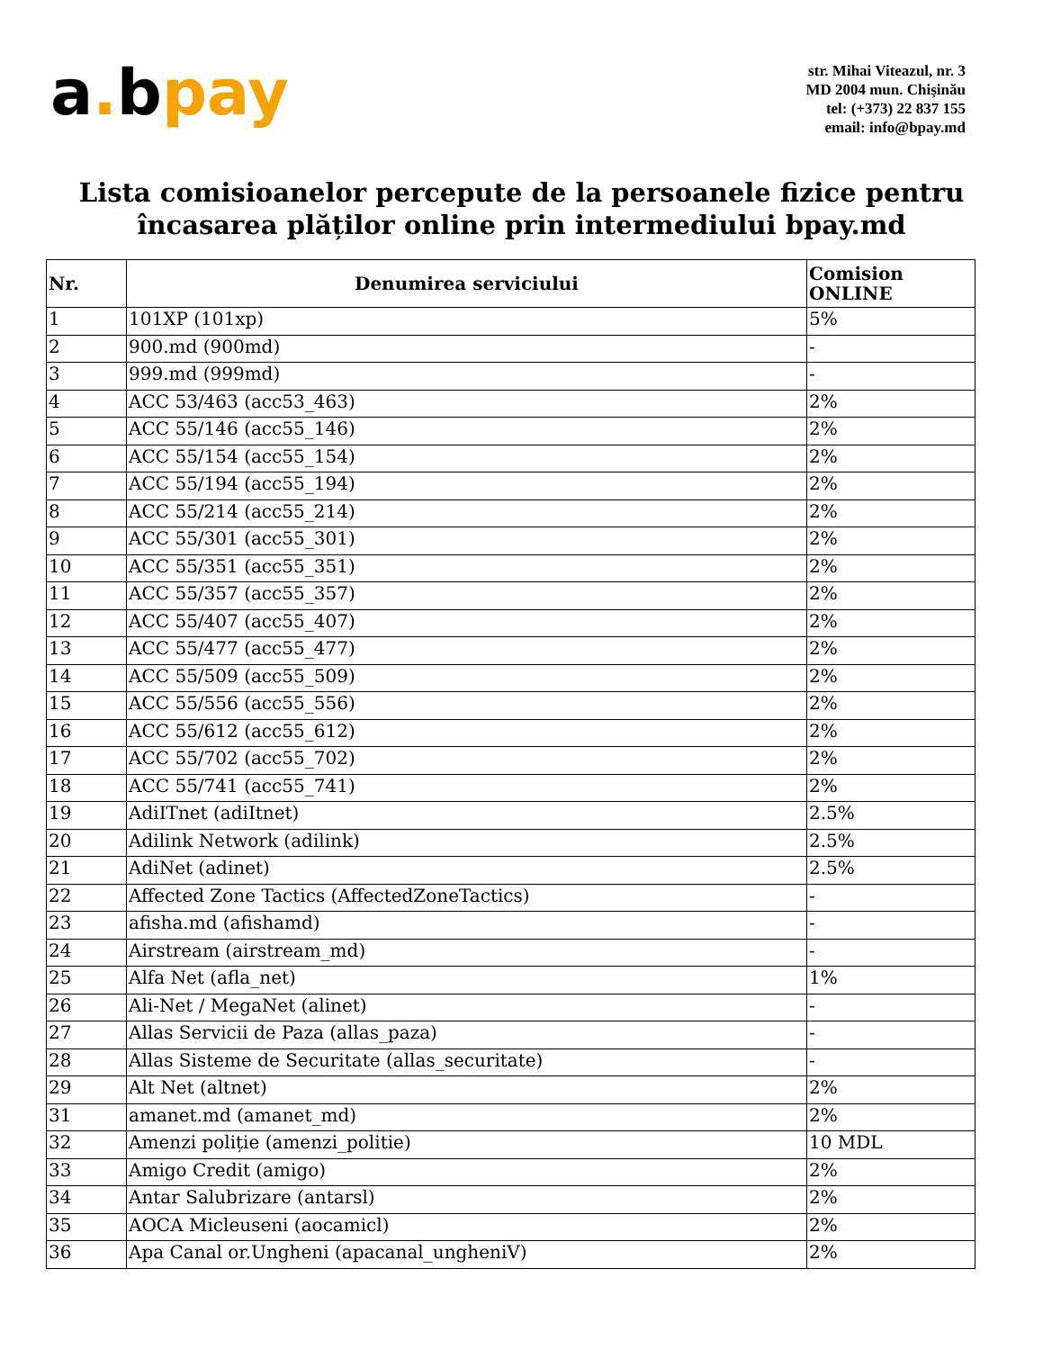a. bpay
str. Mihai Viteazul, nr. 3
MD 2004 mun. Chişinău
tel: (+373) 22 837 155
email: info@bpay.md
Lista comisioanelor percepute de la persoanele fizice pentru încasarea plăților online prin intermediului bpay.md
| Nr. | Denumirea serviciului | Comision ONLINE |
| --- | --- | --- |
| 1 | 101XP (101xp) | 5% |
| 2 | 900.md (900md) | - |
| 3 | 999.md (999md) | - |
| 4 | ACC 53/463 (acc53_463) | 2% |
| 5 | ACC 55/146 (acc55_146) | 2% |
| 6 | ACC 55/154 (acc55_154) | 2% |
| 7 | ACC 55/194 (acc55_194) | 2% |
| 8 | ACC 55/214 (acc55_214) | 2% |
| 9 | ACC 55/301 (acc55_301) | 2% |
| 10 | ACC 55/351 (acc55_351) | 2% |
| 11 | ACC 55/357 (acc55_357) | 2% |
| 12 | ACC 55/407 (acc55_407) | 2% |
| 13 | ACC 55/477 (acc55_477) | 2% |
| 14 | ACC 55/509 (acc55_509) | 2% |
| 15 | ACC 55/556 (acc55_556) | 2% |
| 16 | ACC 55/612 (acc55_612) | 2% |
| 17 | ACC 55/702 (acc55_702) | 2% |
| 18 | ACC 55/741 (acc55_741) | 2% |
| 19 | AdiITnet (adiItnet) | 2.5% |
| 20 | Adilink Network (adilink) | 2.5% |
| 21 | AdiNet (adinet) | 2.5% |
| 22 | Affected Zone Tactics (AffectedZoneTactics) | - |
| 23 | afisha.md (afishamd) | - |
| 24 | Airstream (airstream_md) | - |
| 25 | Alfa Net (afla_net) | 1% |
| 26 | Ali-Net / MegaNet (alinet) | - |
| 27 | Allas Servicii de Paza (allas_paza) | - |
| 28 | Allas Sisteme de Securitate (allas_securitate) | - |
| 29 | Alt Net (altnet) | 2% |
| 31 | amanet.md (amanet_md) | 2% |
| 32 | Amenzi poliție (amenzi_politie) | 10 MDL |
| 33 | Amigo Credit (amigo) | 2% |
| 34 | Antar Salubrizare (antarsl) | 2% |
| 35 | AOCA Micleuseni (aocamicl) | 2% |
| 36 | Apa Canal or.Ungheni (apacanal_ungheniV) | 2% |